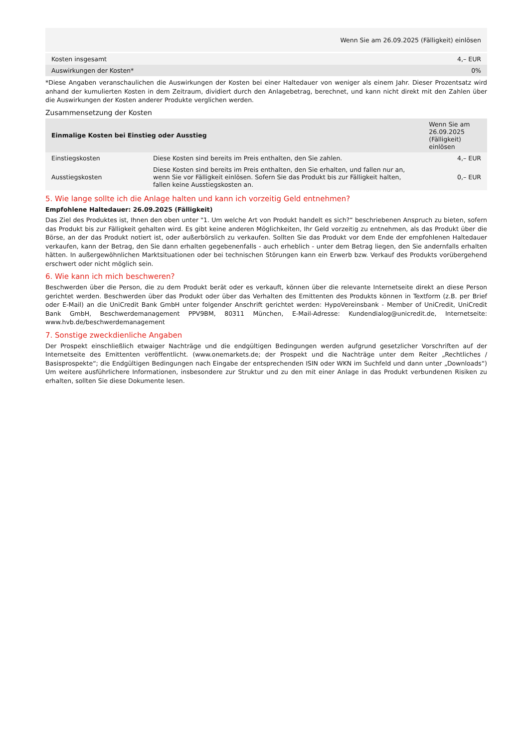| Wenn Sie am 26.09.2025 (Fälligkeit) einlösen | |
| --- | --- |
| Kosten insgesamt | 4,– EUR |
| Auswirkungen der Kosten* | 0% |
*Diese Angaben veranschaulichen die Auswirkungen der Kosten bei einer Haltedauer von weniger als einem Jahr. Dieser Prozentsatz wird anhand der kumulierten Kosten in dem Zeitraum, dividiert durch den Anlagebetrag, berechnet, und kann nicht direkt mit den Zahlen über die Auswirkungen der Kosten anderer Produkte verglichen werden.
Zusammensetzung der Kosten
| Einmalige Kosten bei Einstieg oder Ausstieg | | Wenn Sie am 26.09.2025 (Fälligkeit) einlösen |
| --- | --- | --- |
| Einstiegskosten | Diese Kosten sind bereits im Preis enthalten, den Sie zahlen. | 4,– EUR |
| Ausstiegskosten | Diese Kosten sind bereits im Preis enthalten, den Sie erhalten, und fallen nur an, wenn Sie vor Fälligkeit einlösen. Sofern Sie das Produkt bis zur Fälligkeit halten, fallen keine Ausstiegskosten an. | 0,– EUR |
5. Wie lange sollte ich die Anlage halten und kann ich vorzeitig Geld entnehmen?
Empfohlene Haltedauer: 26.09.2025 (Fälligkeit)
Das Ziel des Produktes ist, Ihnen den oben unter "1. Um welche Art von Produkt handelt es sich?“ beschriebenen Anspruch zu bieten, sofern das Produkt bis zur Fälligkeit gehalten wird. Es gibt keine anderen Möglichkeiten, Ihr Geld vorzeitig zu entnehmen, als das Produkt über die Börse, an der das Produkt notiert ist, oder außerbörslich zu verkaufen. Sollten Sie das Produkt vor dem Ende der empfohlenen Haltedauer verkaufen, kann der Betrag, den Sie dann erhalten gegebenenfalls - auch erheblich - unter dem Betrag liegen, den Sie andernfalls erhalten hätten. In außergewöhnlichen Marktsituationen oder bei technischen Störungen kann ein Erwerb bzw. Verkauf des Produkts vorübergehend erschwert oder nicht möglich sein.
6. Wie kann ich mich beschweren?
Beschwerden über die Person, die zu dem Produkt berät oder es verkauft, können über die relevante Internetseite direkt an diese Person gerichtet werden. Beschwerden über das Produkt oder über das Verhalten des Emittenten des Produkts können in Textform (z.B. per Brief oder E-Mail) an die UniCredit Bank GmbH unter folgender Anschrift gerichtet werden: HypoVereinsbank - Member of UniCredit, UniCredit Bank GmbH, Beschwerdemanagement PPV9BM, 80311 München, E-Mail-Adresse: Kundendialog@unicredit.de, Internetseite: www.hvb.de/beschwerdemanagement
7. Sonstige zweckdienliche Angaben
Der Prospekt einschließlich etwaiger Nachträge und die endgültigen Bedingungen werden aufgrund gesetzlicher Vorschriften auf der Internetseite des Emittenten veröffentlicht. (www.onemarkets.de; der Prospekt und die Nachträge unter dem Reiter „Rechtliches / Basisprospekte“; die Endgültigen Bedingungen nach Eingabe der entsprechenden ISIN oder WKN im Suchfeld und dann unter „Downloads“) Um weitere ausführlichere Informationen, insbesondere zur Struktur und zu den mit einer Anlage in das Produkt verbundenen Risiken zu erhalten, sollten Sie diese Dokumente lesen.